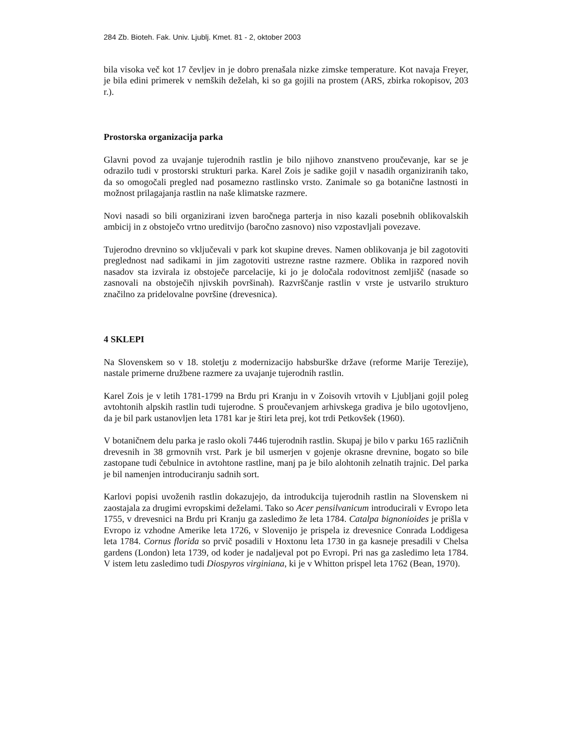284 Zb. Bioteh. Fak. Univ. Ljublj. Kmet. 81 - 2, oktober 2003
bila visoka več kot 17 čevljev in je dobro prenašala nizke zimske temperature. Kot navaja Freyer, je bila edini primerek v nemških deželah, ki so ga gojili na prostem (ARS, zbirka rokopisov, 203 r.).
Prostorska organizacija parka
Glavni povod za uvajanje tujerodnih rastlin je bilo njihovo znanstveno proučevanje, kar se je odrazilo tudi v prostorski strukturi parka. Karel Zois je sadike gojil v nasadih organiziranih tako, da so omogočali pregled nad posamezno rastlinsko vrsto. Zanimale so ga botanične lastnosti in možnost prilagajanja rastlin na naše klimatske razmere.
Novi nasadi so bili organizirani izven baročnega parterja in niso kazali posebnih oblikovalskih ambicij in z obstoječo vrtno ureditvijo (baročno zasnovo) niso vzpostavljali povezave.
Tujerodno drevnino so vključevali v park kot skupine dreves. Namen oblikovanja je bil zagotoviti preglednost nad sadikami in jim zagotoviti ustrezne rastne razmere. Oblika in razpored novih nasadov sta izvirala iz obstoječe parcelacije, ki jo je določala rodovitnost zemljišč (nasade so zasnovali na obstoječih njivskih površinah). Razvrščanje rastlin v vrste je ustvarilo strukturo značilno za pridelovalne površine (drevesnica).
4 SKLEPI
Na Slovenskem so v 18. stoletju z modernizacijo habsburške države (reforme Marije Terezije), nastale primerne družbene razmere za uvajanje tujerodnih rastlin.
Karel Zois je v letih 1781-1799 na Brdu pri Kranju in v Zoisovih vrtovih v Ljubljani gojil poleg avtohtonih alpskih rastlin tudi tujerodne. S proučevanjem arhivskega gradiva je bilo ugotovljeno, da je bil park ustanovljen leta 1781 kar je štiri leta prej, kot trdi Petkovšek (1960).
V botaničnem delu parka je raslo okoli 7446 tujerodnih rastlin. Skupaj je bilo v parku 165 različnih drevesnih in 38 grmovnih vrst. Park je bil usmerjen v gojenje okrasne drevnine, bogato so bile zastopane tudi čebulnice in avtohtone rastline, manj pa je bilo alohtonih zelnatih trajnic. Del parka je bil namenjen introduciranju sadnih sort.
Karlovi popisi uvoženih rastlin dokazujejo, da introdukcija tujerodnih rastlin na Slovenskem ni zaostajala za drugimi evropskimi deželami. Tako so Acer pensilvanicum introducirali v Evropo leta 1755, v drevesnici na Brdu pri Kranju ga zasledimo že leta 1784. Catalpa bignonioides je prišla v Evropo iz vzhodne Amerike leta 1726, v Slovenijo je prispela iz drevesnice Conrada Loddigesa leta 1784. Cornus florida so prvič posadili v Hoxtonu leta 1730 in ga kasneje presadili v Chelsa gardens (London) leta 1739, od koder je nadaljeval pot po Evropi. Pri nas ga zasledimo leta 1784. V istem letu zasledimo tudi Diospyros virginiana, ki je v Whitton prispel leta 1762 (Bean, 1970).